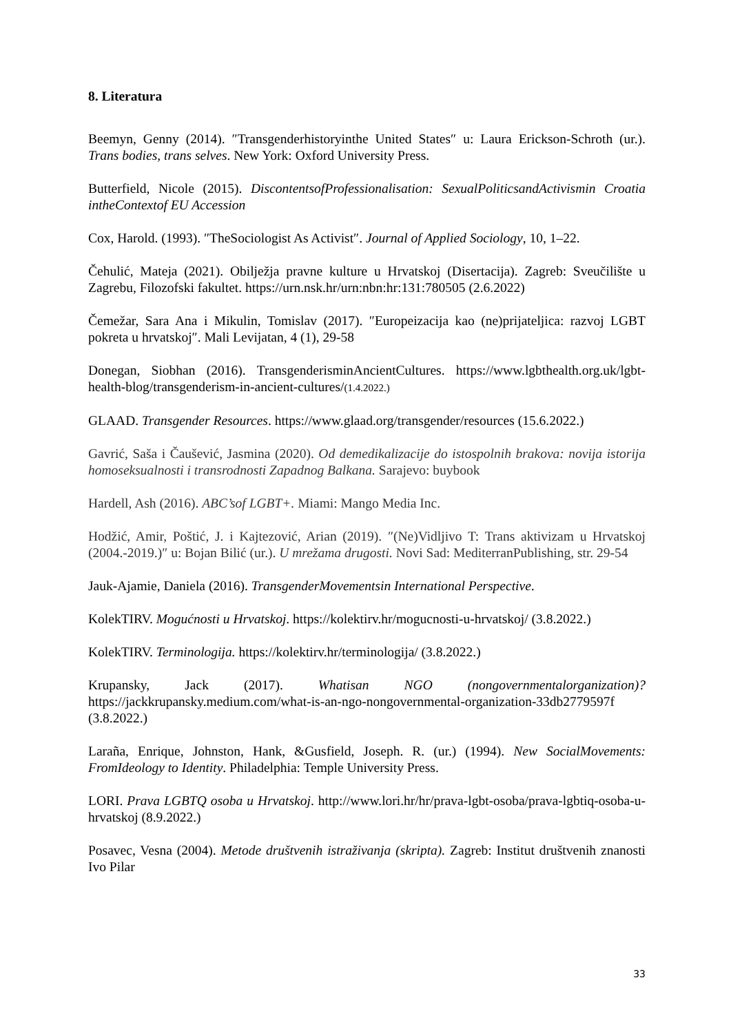8. Literatura
Beemyn, Genny (2014). ″Transgenderhistoryinthe United States″ u: Laura Erickson-Schroth (ur.). Trans bodies, trans selves. New York: Oxford University Press.
Butterfield, Nicole (2015). DiscontentsofProfessionalisation: SexualPoliticsandActivismin Croatia intheContextof EU Accession
Cox, Harold. (1993). ″TheSociologist As Activist″. Journal of Applied Sociology, 10, 1–22.
Čehulić, Mateja (2021). Obilježja pravne kulture u Hrvatskoj (Disertacija). Zagreb: Sveučilište u Zagrebu, Filozofski fakultet. https://urn.nsk.hr/urn:nbn:hr:131:780505 (2.6.2022)
Čemežar, Sara Ana i Mikulin, Tomislav (2017). ″Europeizacija kao (ne)prijateljica: razvoj LGBT pokreta u hrvatskoj″. Mali Levijatan, 4 (1), 29-58
Donegan, Siobhan (2016). TransgenderisminAncientCultures. https://www.lgbthealth.org.uk/lgbt-health-blog/transgenderism-in-ancient-cultures/(1.4.2022.)
GLAAD. Transgender Resources. https://www.glaad.org/transgender/resources (15.6.2022.)
Gavrić, Saša i Čaušević, Jasmina (2020). Od demedikalizacije do istospolnih brakova: novija istorija homoseksualnosti i transrodnosti Zapadnog Balkana. Sarajevo: buybook
Hardell, Ash (2016). ABC’sof LGBT+. Miami: Mango Media Inc.
Hodžić, Amir, Poštić, J. i Kajtezović, Arian (2019). ″(Ne)Vidljivo T: Trans aktivizam u Hrvatskoj (2004.-2019.)″ u: Bojan Bilić (ur.). U mrežama drugosti. Novi Sad: MediterranPublishing, str. 29-54
Jauk-Ajamie, Daniela (2016). TransgenderMovementsin International Perspective.
KolekTIRV. Mogućnosti u Hrvatskoj. https://kolektirv.hr/mogucnosti-u-hrvatskoj/ (3.8.2022.)
KolekTIRV. Terminologija. https://kolektirv.hr/terminologija/ (3.8.2022.)
Krupansky, Jack (2017). Whatisan NGO (nongovernmentalorganization)? https://jackkrupansky.medium.com/what-is-an-ngo-nongovernmental-organization-33db2779597f (3.8.2022.)
Laraña, Enrique, Johnston, Hank, &Gusfield, Joseph. R. (ur.) (1994). New SocialMovements: FromIdeology to Identity. Philadelphia: Temple University Press.
LORI. Prava LGBTQ osoba u Hrvatskoj. http://www.lori.hr/hr/prava-lgbt-osoba/prava-lgbtiq-osoba-u-hrvatskoj (8.9.2022.)
Posavec, Vesna (2004). Metode društvenih istraživanja (skripta). Zagreb: Institut društvenih znanosti Ivo Pilar
33